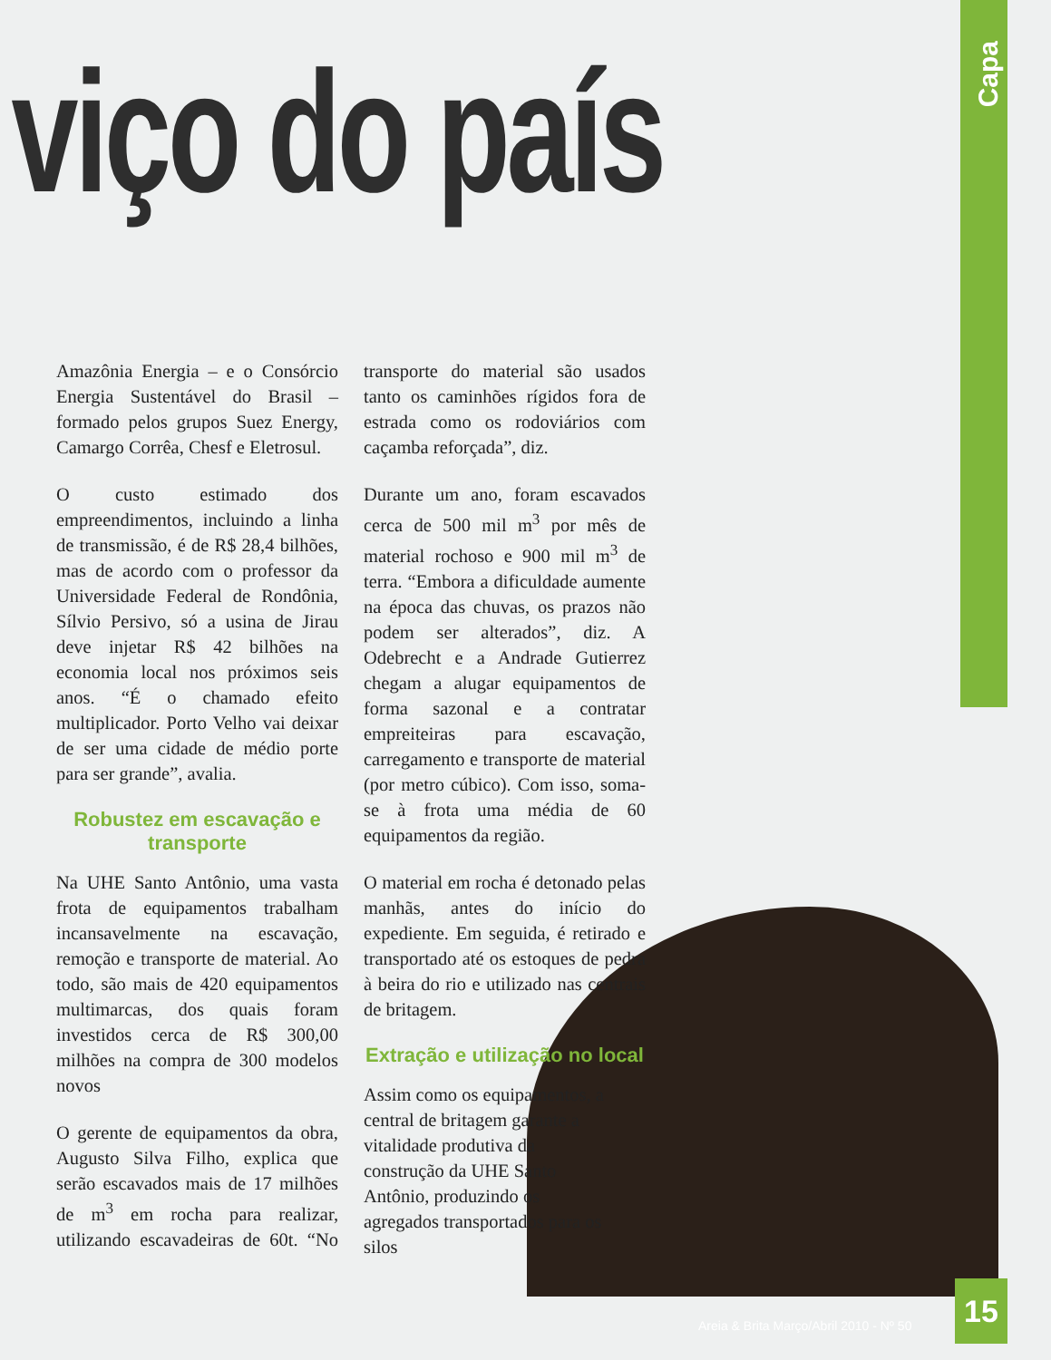Capa
viço do país
Amazônia Energia – e o Consórcio Energia Sustentável do Brasil – formado pelos grupos Suez Energy, Camargo Corrêa, Chesf e Eletrosul.
O custo estimado dos empreendimentos, incluindo a linha de transmissão, é de R$ 28,4 bilhões, mas de acordo com o professor da Universidade Federal de Rondônia, Sílvio Persivo, só a usina de Jirau deve injetar R$ 42 bilhões na economia local nos próximos seis anos. “É o chamado efeito multiplicador. Porto Velho vai deixar de ser uma cidade de médio porte para ser grande”, avalia.
Robustez em escavação e transporte
Na UHE Santo Antônio, uma vasta frota de equipamentos trabalham incansavelmente na escavação, remoção e transporte de material. Ao todo, são mais de 420 equipamentos multimarcas, dos quais foram investidos cerca de R$ 300,00 milhões na compra de 300 modelos novos
O gerente de equipamentos da obra, Augusto Silva Filho, explica que serão escavados mais de 17 milhões de m<sup>3</sup> em rocha para realizar, utilizando escavadeiras de 60t. “No transporte do material são usados tanto os caminhões rígidos fora de estrada como os rodoviários com caçamba reforçada”, diz.
Durante um ano, foram escavados cerca de 500 mil m<sup>3</sup> por mês de material rochoso e 900 mil m<sup>3</sup> de terra. “Embora a dificuldade aumente na época das chuvas, os prazos não podem ser alterados”, diz. A Odebrecht e a Andrade Gutierrez chegam a alugar equipamentos de forma sazonal e a contratar empreiteiras para escavação, carregamento e transporte de material (por metro cúbico). Com isso, soma-se à frota uma média de 60 equipamentos da região.
O material em rocha é detonado pelas manhãs, antes do início do expediente. Em seguida, é retirado e transportado até os estoques de pedra à beira do rio e utilizado nas centrais de britagem.
Extração e utilização no local
Assim como os equipamentos, a central de britagem garante a vitalidade produtiva da construção da UHE Santo Antônio, produzindo os agregados transportados para os silos
Areia & Brita Março/Abril 2010 - Nº 50
15